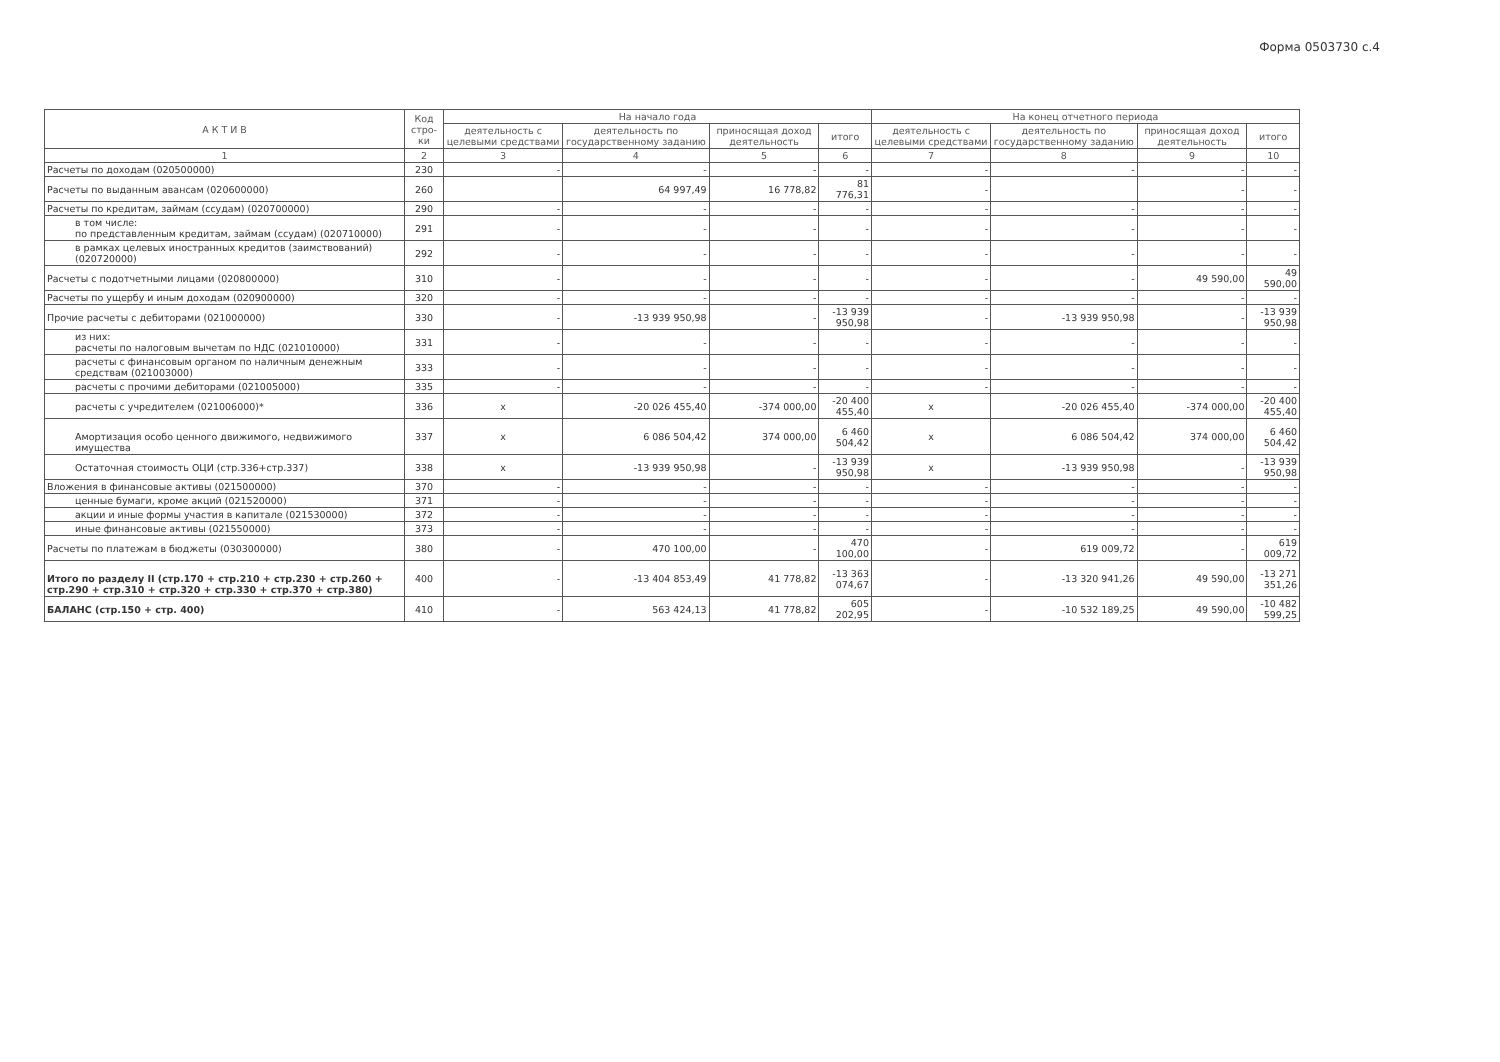Форма 0503730 с.4
| А К Т И В | Код стро-ки | На начало года | | | | На конец отчетного периода | | | |
| --- | --- | --- | --- | --- | --- | --- | --- | --- | --- |
| | | деятельность с целевыми средствами | деятельность по государственному заданию | приносящая доход деятельность | итого | деятельность с целевыми средствами | деятельность по государственному заданию | приносящая доход деятельность | итого |
| 1 | 2 | 3 | 4 | 5 | 6 | 7 | 8 | 9 | 10 |
| Расчеты по доходам (020500000) | 230 | - | - | - | - | - | - | - | - |
| Расчеты по выданным авансам (020600000) | 260 | | 64 997,49 | 16 778,82 | 81 776,31 | - | | - | - |
| Расчеты по кредитам, займам (ссудам) (020700000) | 290 | - | - | - | - | - | - | - | - |
| в том числе: по представленным кредитам, займам (ссудам) (020710000) | 291 | - | - | - | - | - | - | - | - |
| в рамках целевых иностранных кредитов (заимствований) (020720000) | 292 | - | - | - | - | - | - | - | - |
| Расчеты с подотчетными лицами (020800000) | 310 | - | - | - | - | - | - | 49 590,00 | 49 590,00 |
| Расчеты по ущербу и иным доходам (020900000) | 320 | - | - | - | - | - | - | - | - |
| Прочие расчеты с дебиторами (021000000) | 330 | - | -13 939 950,98 | - | -13 939 950,98 | - | -13 939 950,98 | - | -13 939 950,98 |
| из них: расчеты по налоговым вычетам по НДС (021010000) | 331 | - | - | - | - | - | - | - | - |
| расчеты с финансовым органом по наличным денежным средствам (021003000) | 333 | - | - | - | - | - | - | - | - |
| расчеты с прочими дебиторами (021005000) | 335 | - | - | - | - | - | - | - | - |
| расчеты с учредителем (021006000)* | 336 | x | -20 026 455,40 | -374 000,00 | -20 400 455,40 | x | -20 026 455,40 | -374 000,00 | -20 400 455,40 |
| Амортизация особо ценного движимого, недвижимого имущества | 337 | x | 6 086 504,42 | 374 000,00 | 6 460 504,42 | x | 6 086 504,42 | 374 000,00 | 6 460 504,42 |
| Остаточная стоимость ОЦИ (стр.336+стр.337) | 338 | x | -13 939 950,98 | - | -13 939 950,98 | x | -13 939 950,98 | - | -13 939 950,98 |
| Вложения в финансовые активы (021500000) | 370 | - | - | - | - | - | - | - | - |
| ценные бумаги, кроме акций (021520000) | 371 | - | - | - | - | - | - | - | - |
| акции и иные формы участия в капитале (021530000) | 372 | - | - | - | - | - | - | - | - |
| иные финансовые активы (021550000) | 373 | - | - | - | - | - | - | - | - |
| Расчеты по платежам в бюджеты (030300000) | 380 | - | 470 100,00 | - | 470 100,00 | - | 619 009,72 | - | 619 009,72 |
| Итого по разделу II (стр.170 + стр.210 + стр.230 + стр.260 + стр.290 + стр.310 + стр.320 + стр.330 + стр.370 + стр.380) | 400 | - | -13 404 853,49 | 41 778,82 | -13 363 074,67 | - | -13 320 941,26 | 49 590,00 | -13 271 351,26 |
| БАЛАНС (стр.150 + стр. 400) | 410 | - | 563 424,13 | 41 778,82 | 605 202,95 | - | -10 532 189,25 | 49 590,00 | -10 482 599,25 |